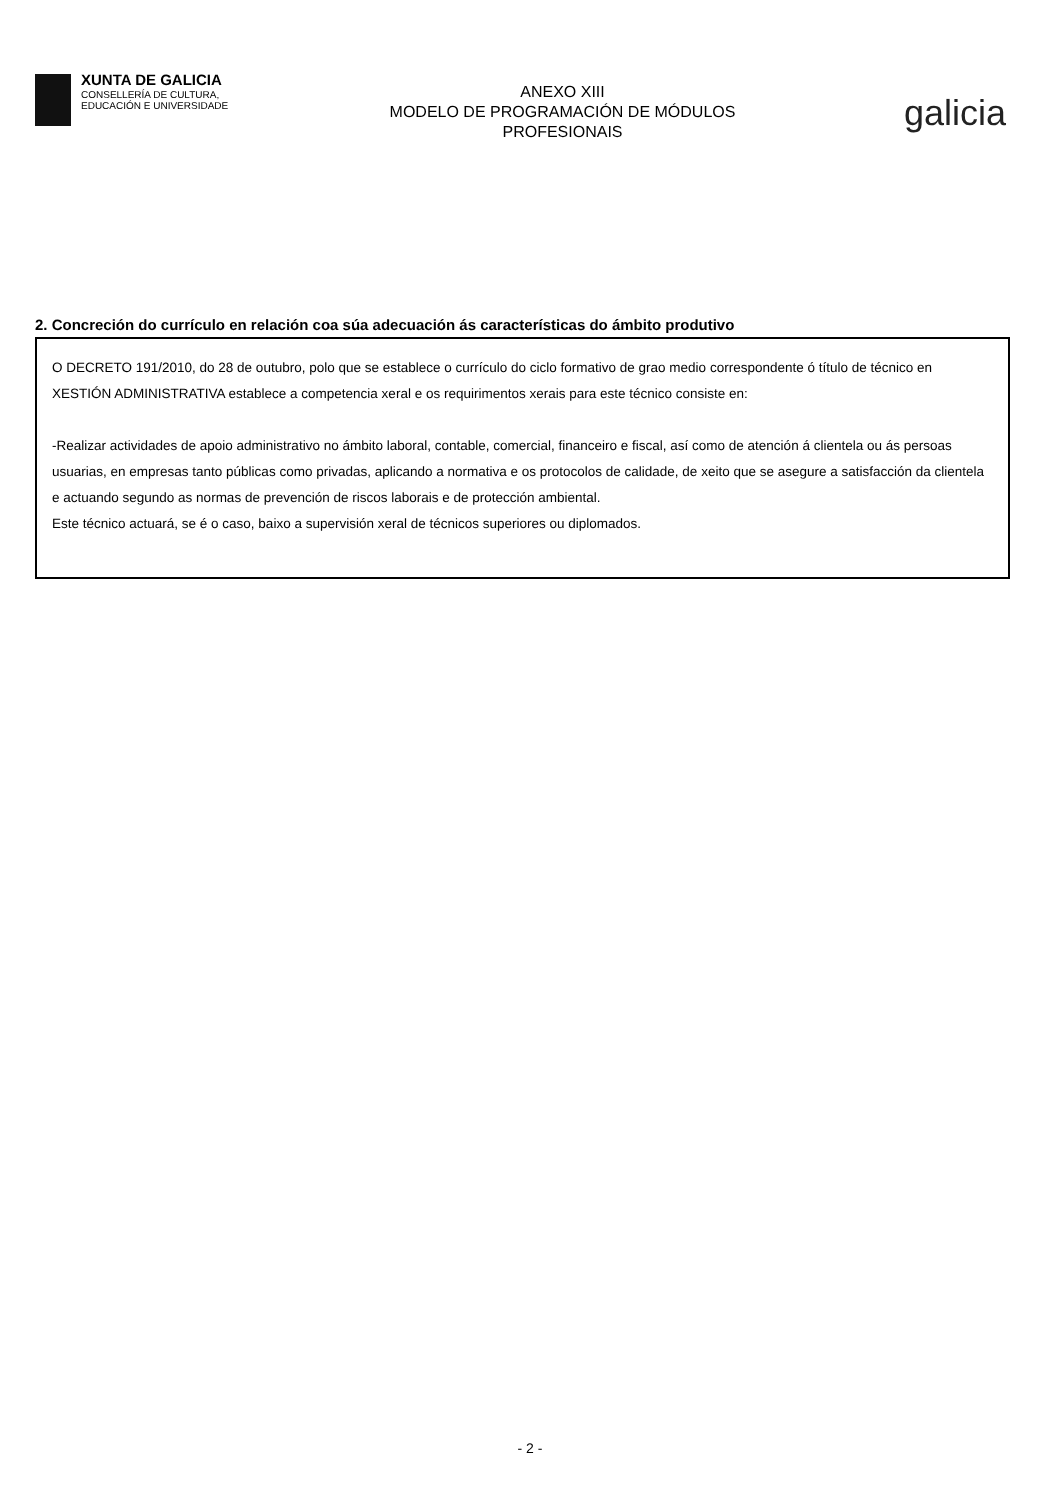XUNTA DE GALICIA
CONSELLERÍA DE CULTURA,
EDUCACIÓN E UNIVERSIDADE
ANEXO XIII
MODELO DE PROGRAMACIÓN DE MÓDULOS
PROFESIONAIS
galicia
2. Concreción do currículo en relación coa súa adecuación ás características do ámbito produtivo
O DECRETO 191/2010, do 28 de outubro, polo que se establece o currículo do ciclo formativo de grao medio correspondente ó título de técnico en XESTIÓN ADMINISTRATIVA establece a competencia xeral e os requirimentos xerais para este técnico consiste en:
-Realizar actividades de apoio administrativo no ámbito laboral, contable, comercial, financeiro e fiscal, así como de atención á clientela ou ás persoas usuarias, en empresas tanto públicas como privadas, aplicando a normativa e os protocolos de calidade, de xeito que se asegure a satisfacción da clientela e actuando segundo as normas de prevención de riscos laborais e de protección ambiental.
Este técnico actuará, se é o caso, baixo a supervisión xeral de técnicos superiores ou diplomados.
- 2 -